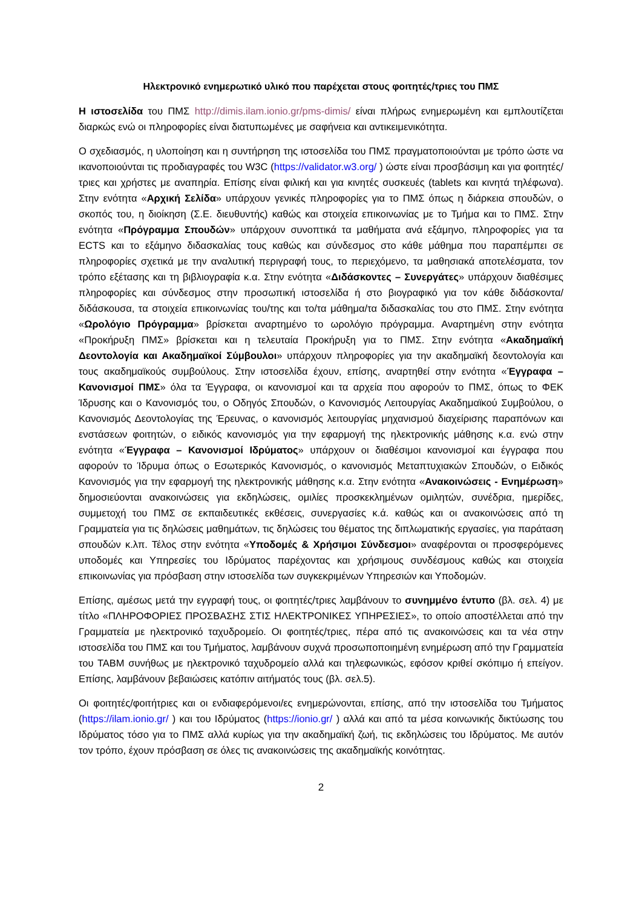Ηλεκτρονικό ενημερωτικό υλικό που παρέχεται στους φοιτητές/τριες του ΠΜΣ
Η ιστοσελίδα του ΠΜΣ http://dimis.ilam.ionio.gr/pms-dimis/ είναι πλήρως ενημερωμένη και εμπλουτίζεται διαρκώς ενώ οι πληροφορίες είναι διατυπωμένες με σαφήνεια και αντικειμενικότητα.
Ο σχεδιασμός, η υλοποίηση και η συντήρηση της ιστοσελίδα του ΠΜΣ πραγματοποιούνται με τρόπο ώστε να ικανοποιούνται τις προδιαγραφές του W3C (https://validator.w3.org/ ) ώστε είναι προσβάσιμη και για φοιτητές/τριες και χρήστες με αναπηρία. Επίσης είναι φιλική και για κινητές συσκευές (tablets και κινητά τηλέφωνα). Στην ενότητα «Αρχική Σελίδα» υπάρχουν γενικές πληροφορίες για το ΠΜΣ όπως η διάρκεια σπουδών, ο σκοπός του, η διοίκηση (Σ.Ε. διευθυντής) καθώς και στοιχεία επικοινωνίας με το Τμήμα και το ΠΜΣ. Στην ενότητα «Πρόγραμμα Σπουδών» υπάρχουν συνοπτικά τα μαθήματα ανά εξάμηνο, πληροφορίες για τα ECTS και το εξάμηνο διδασκαλίας τους καθώς και σύνδεσμος στο κάθε μάθημα που παραπέμπει σε πληροφορίες σχετικά με την αναλυτική περιγραφή τους, το περιεχόμενο, τα μαθησιακά αποτελέσματα, τον τρόπο εξέτασης και τη βιβλιογραφία κ.α. Στην ενότητα «Διδάσκοντες – Συνεργάτες» υπάρχουν διαθέσιμες πληροφορίες και σύνδεσμος στην προσωπική ιστοσελίδα ή στο βιογραφικό για τον κάθε διδάσκοντα/διδάσκουσα, τα στοιχεία επικοινωνίας του/της και το/τα μάθημα/τα διδασκαλίας του στο ΠΜΣ. Στην ενότητα «Ωρολόγιο Πρόγραμμα» βρίσκεται αναρτημένο το ωρολόγιο πρόγραμμα. Αναρτημένη στην ενότητα «Προκήρυξη ΠΜΣ» βρίσκεται και η τελευταία Προκήρυξη για το ΠΜΣ. Στην ενότητα «Ακαδημαϊκή Δεοντολογία και Ακαδημαϊκοί Σύμβουλοι» υπάρχουν πληροφορίες για την ακαδημαϊκή δεοντολογία και τους ακαδημαϊκούς συμβούλους. Στην ιστοσελίδα έχουν, επίσης, αναρτηθεί στην ενότητα «Έγγραφα – Κανονισμοί ΠΜΣ» όλα τα Έγγραφα, οι κανονισμοί και τα αρχεία που αφορούν το ΠΜΣ, όπως το ΦΕΚ Ίδρυσης και ο Κανονισμός του, ο Οδηγός Σπουδών, ο Κανονισμός Λειτουργίας Ακαδημαϊκού Συμβούλου, ο Κανονισμός Δεοντολογίας της Έρευνας, ο κανονισμός λειτουργίας μηχανισμού διαχείρισης παραπόνων και ενστάσεων φοιτητών, ο ειδικός κανονισμός για την εφαρμογή της ηλεκτρονικής μάθησης κ.α. ενώ στην ενότητα «Έγγραφα – Κανονισμοί Ιδρύματος» υπάρχουν οι διαθέσιμοι κανονισμοί και έγγραφα που αφορούν το Ίδρυμα όπως ο Εσωτερικός Κανονισμός, ο κανονισμός Μεταπτυχιακών Σπουδών, ο Ειδικός Κανονισμός για την εφαρμογή της ηλεκτρονικής μάθησης κ.α. Στην ενότητα «Ανακοινώσεις - Ενημέρωση» δημοσιεύονται ανακοινώσεις για εκδηλώσεις, ομιλίες προσκεκλημένων ομιλητών, συνέδρια, ημερίδες, συμμετοχή του ΠΜΣ σε εκπαιδευτικές εκθέσεις, συνεργασίες κ.ά. καθώς και οι ανακοινώσεις από τη Γραμματεία για τις δηλώσεις μαθημάτων, τις δηλώσεις του θέματος της διπλωματικής εργασίες, για παράταση σπουδών κ.λπ. Τέλος στην ενότητα «Υποδομές & Χρήσιμοι Σύνδεσμοι» αναφέρονται οι προσφερόμενες υποδομές και Υπηρεσίες του Ιδρύματος παρέχοντας και χρήσιμους συνδέσμους καθώς και στοιχεία επικοινωνίας για πρόσβαση στην ιστοσελίδα των συγκεκριμένων Υπηρεσιών και Υποδομών.
Επίσης, αμέσως μετά την εγγραφή τους, οι φοιτητές/τριες λαμβάνουν το συνημμένο έντυπο (βλ. σελ. 4) με τίτλο «ΠΛΗΡΟΦΟΡΙΕΣ ΠΡΟΣΒΑΣΗΣ ΣΤΙΣ ΗΛΕΚΤΡΟΝΙΚΕΣ ΥΠΗΡΕΣΙΕΣ», το οποίο αποστέλλεται από την Γραμματεία με ηλεκτρονικό ταχυδρομείο. Οι φοιτητές/τριες, πέρα από τις ανακοινώσεις και τα νέα στην ιστοσελίδα του ΠΜΣ και του Τμήματος, λαμβάνουν συχνά προσωποποιημένη ενημέρωση από την Γραμματεία του ΤΑΒΜ συνήθως με ηλεκτρονικό ταχυδρομείο αλλά και τηλεφωνικώς, εφόσον κριθεί σκόπιμο ή επείγον. Επίσης, λαμβάνουν βεβαιώσεις κατόπιν αιτήματός τους (βλ. σελ.5).
Οι φοιτητές/φοιτήτριες και οι ενδιαφερόμενοι/ες ενημερώνονται, επίσης, από την ιστοσελίδα του Τμήματος (https://ilam.ionio.gr/ ) και του Ιδρύματος (https://ionio.gr/ ) αλλά και από τα μέσα κοινωνικής δικτύωσης του Ιδρύματος τόσο για το ΠΜΣ αλλά κυρίως για την ακαδημαϊκή ζωή, τις εκδηλώσεις του Ιδρύματος. Με αυτόν τον τρόπο, έχουν πρόσβαση σε όλες τις ανακοινώσεις της ακαδημαϊκής κοινότητας.
2